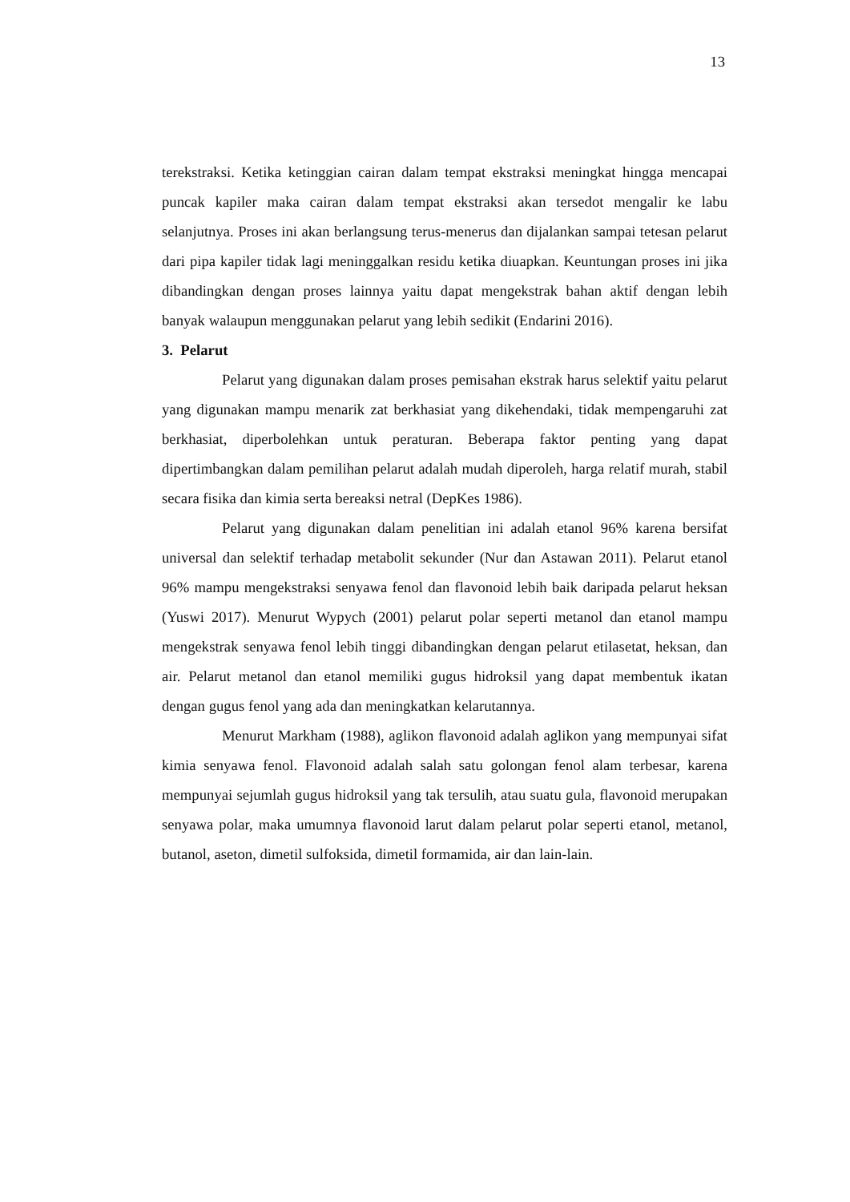13
terekstraksi. Ketika ketinggian cairan dalam tempat ekstraksi meningkat hingga mencapai puncak kapiler maka cairan dalam tempat ekstraksi akan tersedot mengalir ke labu selanjutnya. Proses ini akan berlangsung terus-menerus dan dijalankan sampai tetesan pelarut dari pipa kapiler tidak lagi meninggalkan residu ketika diuapkan. Keuntungan proses ini jika dibandingkan dengan proses lainnya yaitu dapat mengekstrak bahan aktif dengan lebih banyak walaupun menggunakan pelarut yang lebih sedikit (Endarini 2016).
3. Pelarut
Pelarut yang digunakan dalam proses pemisahan ekstrak harus selektif yaitu pelarut yang digunakan mampu menarik zat berkhasiat yang dikehendaki, tidak mempengaruhi zat berkhasiat, diperbolehkan untuk peraturan. Beberapa faktor penting yang dapat dipertimbangkan dalam pemilihan pelarut adalah mudah diperoleh, harga relatif murah, stabil secara fisika dan kimia serta bereaksi netral (DepKes 1986).
Pelarut yang digunakan dalam penelitian ini adalah etanol 96% karena bersifat universal dan selektif terhadap metabolit sekunder (Nur dan Astawan 2011). Pelarut etanol 96% mampu mengekstraksi senyawa fenol dan flavonoid lebih baik daripada pelarut heksan (Yuswi 2017). Menurut Wypych (2001) pelarut polar seperti metanol dan etanol mampu mengekstrak senyawa fenol lebih tinggi dibandingkan dengan pelarut etilasetat, heksan, dan air. Pelarut metanol dan etanol memiliki gugus hidroksil yang dapat membentuk ikatan dengan gugus fenol yang ada dan meningkatkan kelarutannya.
Menurut Markham (1988), aglikon flavonoid adalah aglikon yang mempunyai sifat kimia senyawa fenol. Flavonoid adalah salah satu golongan fenol alam terbesar, karena mempunyai sejumlah gugus hidroksil yang tak tersulih, atau suatu gula, flavonoid merupakan senyawa polar, maka umumnya flavonoid larut dalam pelarut polar seperti etanol, metanol, butanol, aseton, dimetil sulfoksida, dimetil formamida, air dan lain-lain.